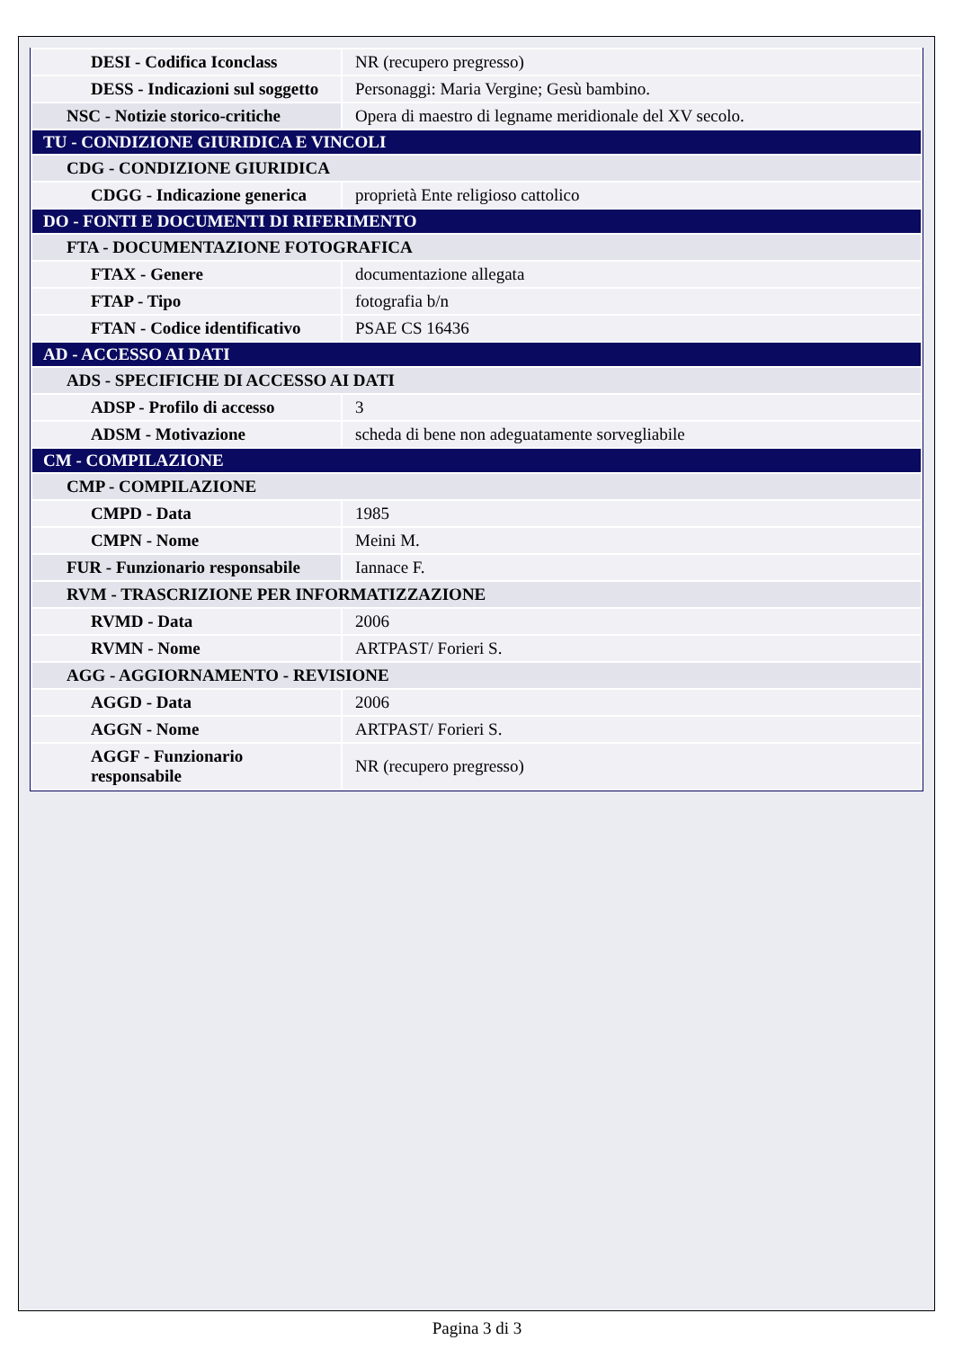| DESI - Codifica Iconclass | NR (recupero pregresso) |
| DESS - Indicazioni sul soggetto | Personaggi: Maria Vergine; Gesù bambino. |
| NSC - Notizie storico-critiche | Opera di maestro di legname meridionale del XV secolo. |
| TU - CONDIZIONE GIURIDICA E VINCOLI | |
| CDG - CONDIZIONE GIURIDICA | |
| CDGG - Indicazione generica | proprietà Ente religioso cattolico |
| DO - FONTI E DOCUMENTI DI RIFERIMENTO | |
| FTA - DOCUMENTAZIONE FOTOGRAFICA | |
| FTAX - Genere | documentazione allegata |
| FTAP - Tipo | fotografia b/n |
| FTAN - Codice identificativo | PSAE CS 16436 |
| AD - ACCESSO AI DATI | |
| ADS - SPECIFICHE DI ACCESSO AI DATI | |
| ADSP - Profilo di accesso | 3 |
| ADSM - Motivazione | scheda di bene non adeguatamente sorvegliabile |
| CM - COMPILAZIONE | |
| CMP - COMPILAZIONE | |
| CMPD - Data | 1985 |
| CMPN - Nome | Meini M. |
| FUR - Funzionario responsabile | Iannace F. |
| RVM - TRASCRIZIONE PER INFORMATIZZAZIONE | |
| RVMD - Data | 2006 |
| RVMN - Nome | ARTPAST/ Forieri S. |
| AGG - AGGIORNAMENTO - REVISIONE | |
| AGGD - Data | 2006 |
| AGGN - Nome | ARTPAST/ Forieri S. |
| AGGF - Funzionario responsabile | NR (recupero pregresso) |
Pagina 3 di 3